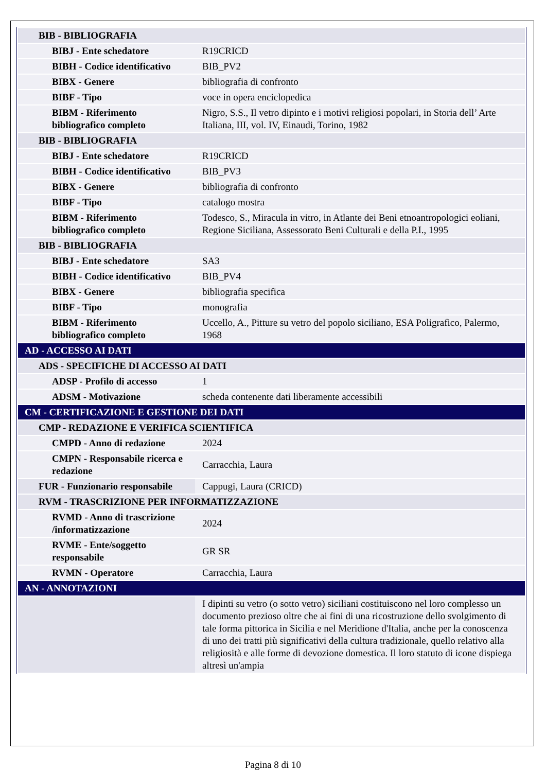| BIB - BIBLIOGRAFIA | |
| BIBJ - Ente schedatore | R19CRICD |
| BIBH - Codice identificativo | BIB_PV2 |
| BIBX - Genere | bibliografia di confronto |
| BIBF - Tipo | voce in opera enciclopedica |
| BIBM - Riferimento bibliografico completo | Nigro, S.S., Il vetro dipinto e i motivi religiosi popolari, in Storia dell’ Arte Italiana, III, vol. IV, Einaudi, Torino, 1982 |
| BIB - BIBLIOGRAFIA | |
| BIBJ - Ente schedatore | R19CRICD |
| BIBH - Codice identificativo | BIB_PV3 |
| BIBX - Genere | bibliografia di confronto |
| BIBF - Tipo | catalogo mostra |
| BIBM - Riferimento bibliografico completo | Todesco, S., Miracula in vitro, in Atlante dei Beni etnoantropologici eoliani, Regione Siciliana, Assessorato Beni Culturali e della P.I., 1995 |
| BIB - BIBLIOGRAFIA | |
| BIBJ - Ente schedatore | SA3 |
| BIBH - Codice identificativo | BIB_PV4 |
| BIBX - Genere | bibliografia specifica |
| BIBF - Tipo | monografia |
| BIBM - Riferimento bibliografico completo | Uccello, A., Pitture su vetro del popolo siciliano, ESA Poligrafico, Palermo, 1968 |
| AD - ACCESSO AI DATI | |
| ADS - SPECIFICHE DI ACCESSO AI DATI | |
| ADSP - Profilo di accesso | 1 |
| ADSM - Motivazione | scheda contenente dati liberamente accessibili |
| CM - CERTIFICAZIONE E GESTIONE DEI DATI | |
| CMP - REDAZIONE E VERIFICA SCIENTIFICA | |
| CMPD - Anno di redazione | 2024 |
| CMPN - Responsabile ricerca e redazione | Carracchia, Laura |
| FUR - Funzionario responsabile | Cappugi, Laura (CRICD) |
| RVM - TRASCRIZIONE PER INFORMATIZZAZIONE | |
| RVMD - Anno di trascrizione /informatizzazione | 2024 |
| RVME - Ente/soggetto responsabile | GR SR |
| RVMN - Operatore | Carracchia, Laura |
| AN - ANNOTAZIONI | |
| | I dipinti su vetro (o sotto vetro) siciliani costituiscono nel loro complesso un documento prezioso oltre che ai fini di una ricostruzione dello svolgimento di tale forma pittorica in Sicilia e nel Meridione d'Italia, anche per la conoscenza di uno dei tratti più significativi della cultura tradizionale, quello relativo alla religiosità e alle forme di devozione domestica. Il loro statuto di icone dispiega altresì un'ampia |
Pagina 8 di 10